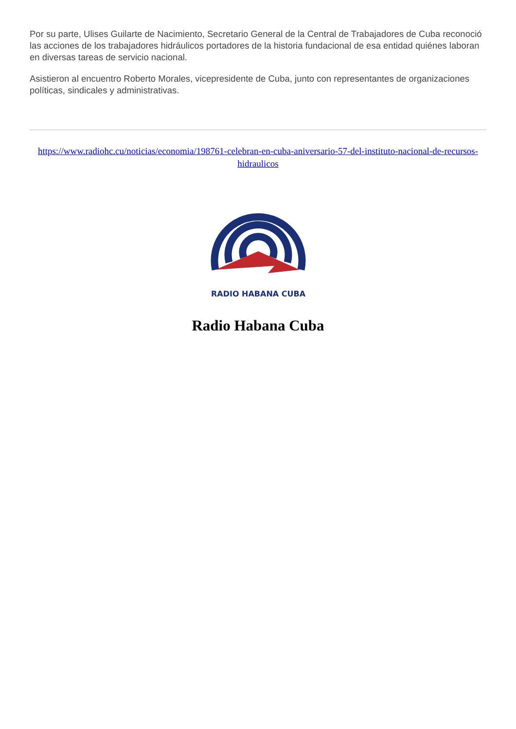Por su parte, Ulises Guilarte de Nacimiento, Secretario General de la Central de Trabajadores de Cuba reconoció las acciones de los trabajadores hidráulicos portadores de la historia fundacional de esa entidad quiénes laboran en diversas tareas de servicio nacional.
Asistieron al encuentro Roberto Morales, vicepresidente de Cuba, junto con representantes de organizaciones políticas, sindicales y administrativas.
https://www.radiohc.cu/noticias/economia/198761-celebran-en-cuba-aniversario-57-del-instituto-nacional-de-recursos-hidraulicos
RADIO HABANA CUBA
Radio Habana Cuba